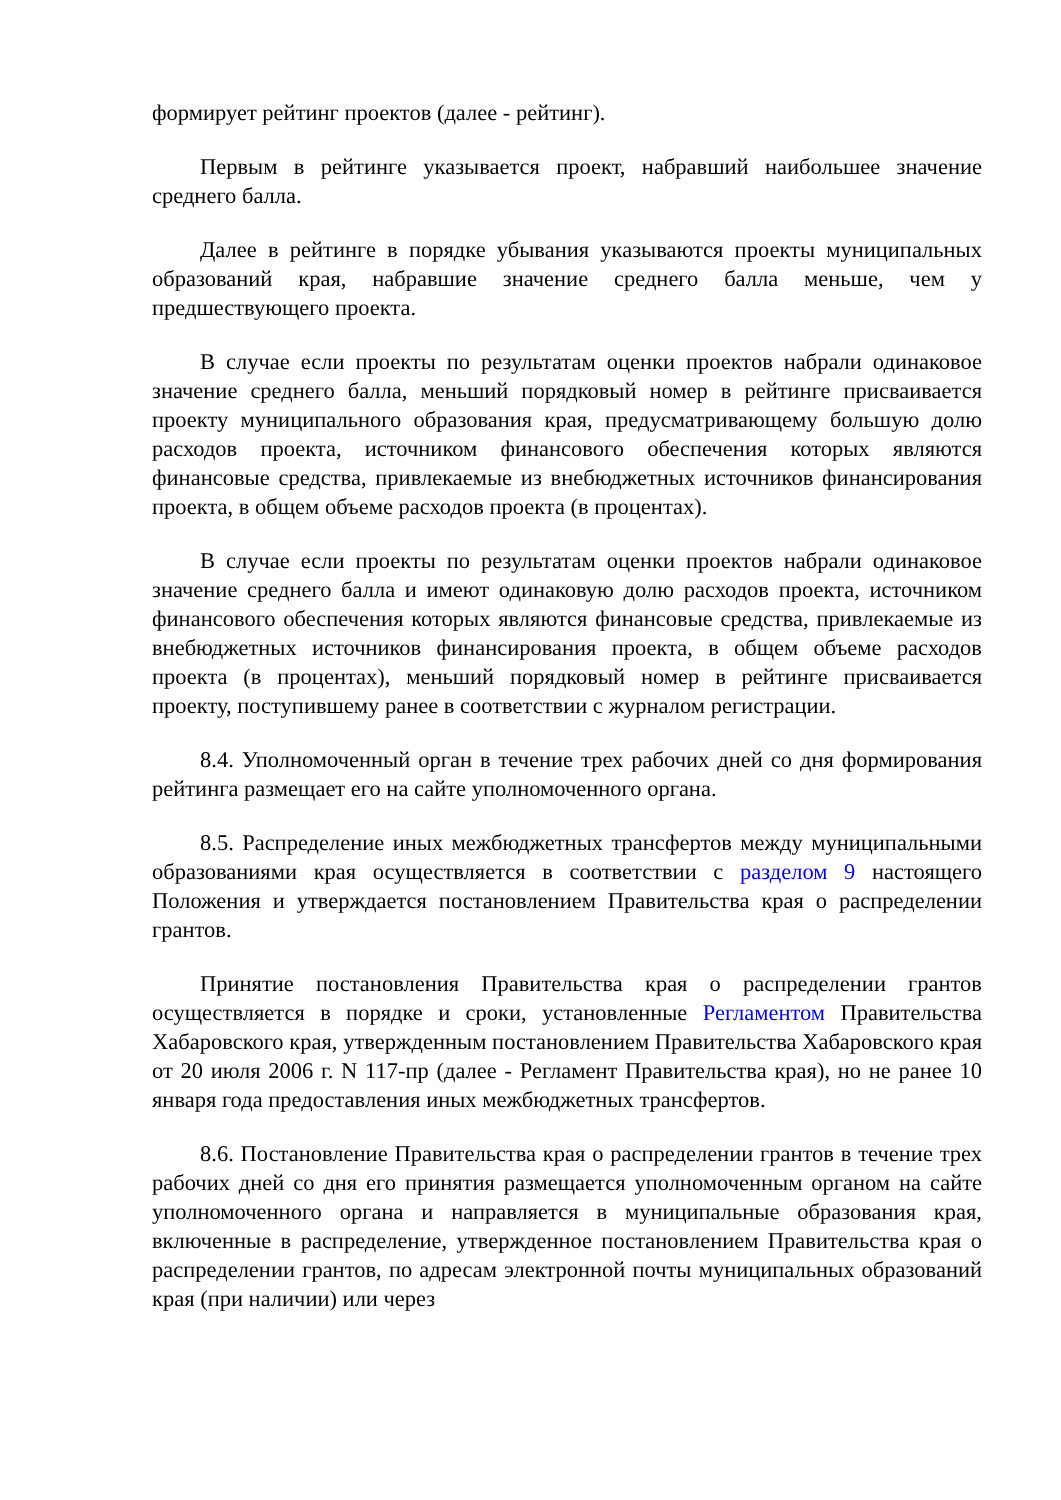формирует рейтинг проектов (далее - рейтинг).
Первым в рейтинге указывается проект, набравший наибольшее значение среднего балла.
Далее в рейтинге в порядке убывания указываются проекты муниципальных образований края, набравшие значение среднего балла меньше, чем у предшествующего проекта.
В случае если проекты по результатам оценки проектов набрали одинаковое значение среднего балла, меньший порядковый номер в рейтинге присваивается проекту муниципального образования края, предусматривающему большую долю расходов проекта, источником финансового обеспечения которых являются финансовые средства, привлекаемые из внебюджетных источников финансирования проекта, в общем объеме расходов проекта (в процентах).
В случае если проекты по результатам оценки проектов набрали одинаковое значение среднего балла и имеют одинаковую долю расходов проекта, источником финансового обеспечения которых являются финансовые средства, привлекаемые из внебюджетных источников финансирования проекта, в общем объеме расходов проекта (в процентах), меньший порядковый номер в рейтинге присваивается проекту, поступившему ранее в соответствии с журналом регистрации.
8.4. Уполномоченный орган в течение трех рабочих дней со дня формирования рейтинга размещает его на сайте уполномоченного органа.
8.5. Распределение иных межбюджетных трансфертов между муниципальными образованиями края осуществляется в соответствии с разделом 9 настоящего Положения и утверждается постановлением Правительства края о распределении грантов.
Принятие постановления Правительства края о распределении грантов осуществляется в порядке и сроки, установленные Регламентом Правительства Хабаровского края, утвержденным постановлением Правительства Хабаровского края от 20 июля 2006 г. N 117-пр (далее - Регламент Правительства края), но не ранее 10 января года предоставления иных межбюджетных трансфертов.
8.6. Постановление Правительства края о распределении грантов в течение трех рабочих дней со дня его принятия размещается уполномоченным органом на сайте уполномоченного органа и направляется в муниципальные образования края, включенные в распределение, утвержденное постановлением Правительства края о распределении грантов, по адресам электронной почты муниципальных образований края (при наличии) или через